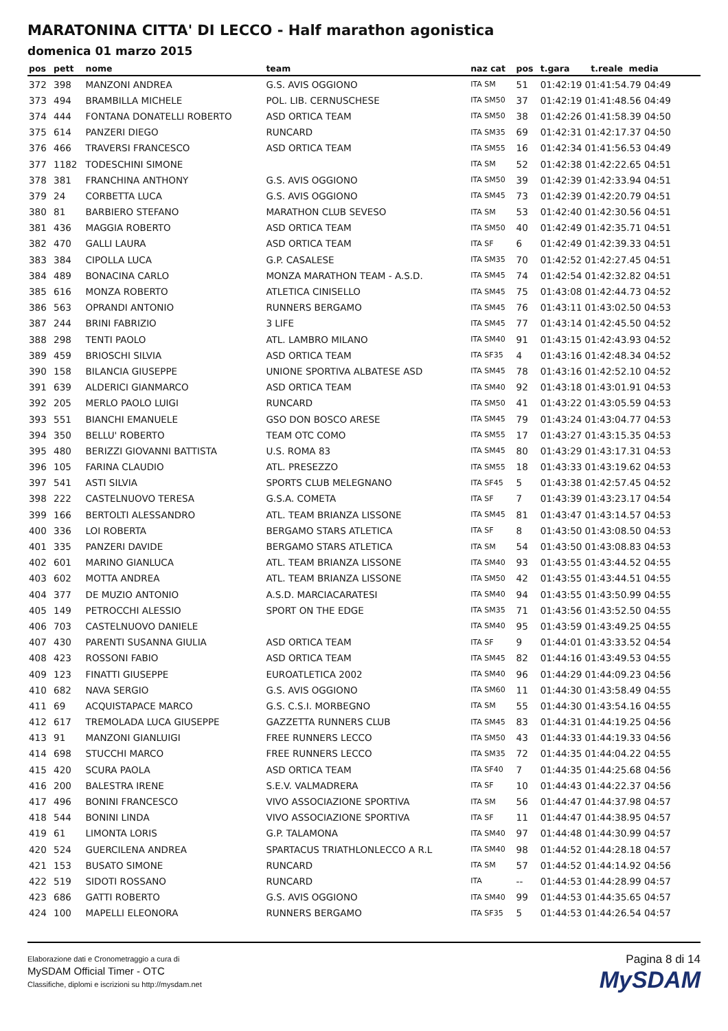MARATONINA CITTA' DI LECCO - Half marathon agonistica
domenica 01 marzo 2015
| pos | pett | nome | team | naz cat | pos | t.gara | t.reale media |
| --- | --- | --- | --- | --- | --- | --- | --- |
| 372 | 398 | MANZONI ANDREA | G.S. AVIS OGGIONO | ITA SM | 51 | 01:42:19 01:41:54.79 04:49 | |
| 373 | 494 | BRAMBILLA MICHELE | POL. LIB. CERNUSCHESE | ITA SM50 | 37 | 01:42:19 01:41:48.56 04:49 | |
| 374 | 444 | FONTANA DONATELLI ROBERTO | ASD ORTICA TEAM | ITA SM50 | 38 | 01:42:26 01:41:58.39 04:50 | |
| 375 | 614 | PANZERI DIEGO | RUNCARD | ITA SM35 | 69 | 01:42:31 01:42:17.37 04:50 | |
| 376 | 466 | TRAVERSI FRANCESCO | ASD ORTICA TEAM | ITA SM55 | 16 | 01:42:34 01:41:56.53 04:49 | |
| 377 | 1182 | TODESCHINI SIMONE | | ITA SM | 52 | 01:42:38 01:42:22.65 04:51 | |
| 378 | 381 | FRANCHINA ANTHONY | G.S. AVIS OGGIONO | ITA SM50 | 39 | 01:42:39 01:42:33.94 04:51 | |
| 379 | 24 | CORBETTA LUCA | G.S. AVIS OGGIONO | ITA SM45 | 73 | 01:42:39 01:42:20.79 04:51 | |
| 380 | 81 | BARBIERO STEFANO | MARATHON CLUB SEVESO | ITA SM | 53 | 01:42:40 01:42:30.56 04:51 | |
| 381 | 436 | MAGGIA ROBERTO | ASD ORTICA TEAM | ITA SM50 | 40 | 01:42:49 01:42:35.71 04:51 | |
| 382 | 470 | GALLI LAURA | ASD ORTICA TEAM | ITA SF | 6 | 01:42:49 01:42:39.33 04:51 | |
| 383 | 384 | CIPOLLA LUCA | G.P. CASALESE | ITA SM35 | 70 | 01:42:52 01:42:27.45 04:51 | |
| 384 | 489 | BONACINA CARLO | MONZA MARATHON TEAM - A.S.D. | ITA SM45 | 74 | 01:42:54 01:42:32.82 04:51 | |
| 385 | 616 | MONZA ROBERTO | ATLETICA CINISELLO | ITA SM45 | 75 | 01:43:08 01:42:44.73 04:52 | |
| 386 | 563 | OPRANDI ANTONIO | RUNNERS BERGAMO | ITA SM45 | 76 | 01:43:11 01:43:02.50 04:53 | |
| 387 | 244 | BRINI FABRIZIO | 3 LIFE | ITA SM45 | 77 | 01:43:14 01:42:45.50 04:52 | |
| 388 | 298 | TENTI PAOLO | ATL. LAMBRO MILANO | ITA SM40 | 91 | 01:43:15 01:42:43.93 04:52 | |
| 389 | 459 | BRIOSCHI SILVIA | ASD ORTICA TEAM | ITA SF35 | 4 | 01:43:16 01:42:48.34 04:52 | |
| 390 | 158 | BILANCIA GIUSEPPE | UNIONE SPORTIVA ALBATESE ASD | ITA SM45 | 78 | 01:43:16 01:42:52.10 04:52 | |
| 391 | 639 | ALDERICI GIANMARCO | ASD ORTICA TEAM | ITA SM40 | 92 | 01:43:18 01:43:01.91 04:53 | |
| 392 | 205 | MERLO PAOLO LUIGI | RUNCARD | ITA SM50 | 41 | 01:43:22 01:43:05.59 04:53 | |
| 393 | 551 | BIANCHI EMANUELE | GSO DON BOSCO ARESE | ITA SM45 | 79 | 01:43:24 01:43:04.77 04:53 | |
| 394 | 350 | BELLU' ROBERTO | TEAM OTC COMO | ITA SM55 | 17 | 01:43:27 01:43:15.35 04:53 | |
| 395 | 480 | BERIZZI GIOVANNI BATTISTA | U.S. ROMA 83 | ITA SM45 | 80 | 01:43:29 01:43:17.31 04:53 | |
| 396 | 105 | FARINA CLAUDIO | ATL. PRESEZZO | ITA SM55 | 18 | 01:43:33 01:43:19.62 04:53 | |
| 397 | 541 | ASTI SILVIA | SPORTS CLUB MELEGNANO | ITA SF45 | 5 | 01:43:38 01:42:57.45 04:52 | |
| 398 | 222 | CASTELNUOVO TERESA | G.S.A. COMETA | ITA SF | 7 | 01:43:39 01:43:23.17 04:54 | |
| 399 | 166 | BERTOLTI ALESSANDRO | ATL. TEAM BRIANZA LISSONE | ITA SM45 | 81 | 01:43:47 01:43:14.57 04:53 | |
| 400 | 336 | LOI ROBERTA | BERGAMO STARS ATLETICA | ITA SF | 8 | 01:43:50 01:43:08.50 04:53 | |
| 401 | 335 | PANZERI DAVIDE | BERGAMO STARS ATLETICA | ITA SM | 54 | 01:43:50 01:43:08.83 04:53 | |
| 402 | 601 | MARINO GIANLUCA | ATL. TEAM BRIANZA LISSONE | ITA SM40 | 93 | 01:43:55 01:43:44.52 04:55 | |
| 403 | 602 | MOTTA ANDREA | ATL. TEAM BRIANZA LISSONE | ITA SM50 | 42 | 01:43:55 01:43:44.51 04:55 | |
| 404 | 377 | DE MUZIO ANTONIO | A.S.D. MARCIACARATESI | ITA SM40 | 94 | 01:43:55 01:43:50.99 04:55 | |
| 405 | 149 | PETROCCHI ALESSIO | SPORT ON THE EDGE | ITA SM35 | 71 | 01:43:56 01:43:52.50 04:55 | |
| 406 | 703 | CASTELNUOVO DANIELE | | ITA SM40 | 95 | 01:43:59 01:43:49.25 04:55 | |
| 407 | 430 | PARENTI SUSANNA GIULIA | ASD ORTICA TEAM | ITA SF | 9 | 01:44:01 01:43:33.52 04:54 | |
| 408 | 423 | ROSSONI FABIO | ASD ORTICA TEAM | ITA SM45 | 82 | 01:44:16 01:43:49.53 04:55 | |
| 409 | 123 | FINATTI GIUSEPPE | EUROATLETICA 2002 | ITA SM40 | 96 | 01:44:29 01:44:09.23 04:56 | |
| 410 | 682 | NAVA SERGIO | G.S. AVIS OGGIONO | ITA SM60 | 11 | 01:44:30 01:43:58.49 04:55 | |
| 411 | 69 | ACQUISTAPACE MARCO | G.S. C.S.I. MORBEGNO | ITA SM | 55 | 01:44:30 01:43:54.16 04:55 | |
| 412 | 617 | TREMOLADA LUCA GIUSEPPE | GAZZETTA RUNNERS CLUB | ITA SM45 | 83 | 01:44:31 01:44:19.25 04:56 | |
| 413 | 91 | MANZONI GIANLUIGI | FREE RUNNERS LECCO | ITA SM50 | 43 | 01:44:33 01:44:19.33 04:56 | |
| 414 | 698 | STUCCHI MARCO | FREE RUNNERS LECCO | ITA SM35 | 72 | 01:44:35 01:44:04.22 04:55 | |
| 415 | 420 | SCURA PAOLA | ASD ORTICA TEAM | ITA SF40 | 7 | 01:44:35 01:44:25.68 04:56 | |
| 416 | 200 | BALESTRA IRENE | S.E.V. VALMADRERA | ITA SF | 10 | 01:44:43 01:44:22.37 04:56 | |
| 417 | 496 | BONINI FRANCESCO | VIVO ASSOCIAZIONE SPORTIVA | ITA SM | 56 | 01:44:47 01:44:37.98 04:57 | |
| 418 | 544 | BONINI LINDA | VIVO ASSOCIAZIONE SPORTIVA | ITA SF | 11 | 01:44:47 01:44:38.95 04:57 | |
| 419 | 61 | LIMONTA LORIS | G.P. TALAMONA | ITA SM40 | 97 | 01:44:48 01:44:30.99 04:57 | |
| 420 | 524 | GUERCILENA ANDREA | SPARTACUS TRIATHLONLECCO A R.L | ITA SM40 | 98 | 01:44:52 01:44:28.18 04:57 | |
| 421 | 153 | BUSATO SIMONE | RUNCARD | ITA SM | 57 | 01:44:52 01:44:14.92 04:56 | |
| 422 | 519 | SIDOTI ROSSANO | RUNCARD | ITA | -- | 01:44:53 01:44:28.99 04:57 | |
| 423 | 686 | GATTI ROBERTO | G.S. AVIS OGGIONO | ITA SM40 | 99 | 01:44:53 01:44:35.65 04:57 | |
| 424 | 100 | MAPELLI ELEONORA | RUNNERS BERGAMO | ITA SF35 | 5 | 01:44:53 01:44:26.54 04:57 | |
Elaborazione dati e Cronometraggio a cura di
MySDAM Official Timer - OTC
Classifiche, diplomi e iscrizioni su http://mysdam.net
Pagina 8 di 14
MySDAM